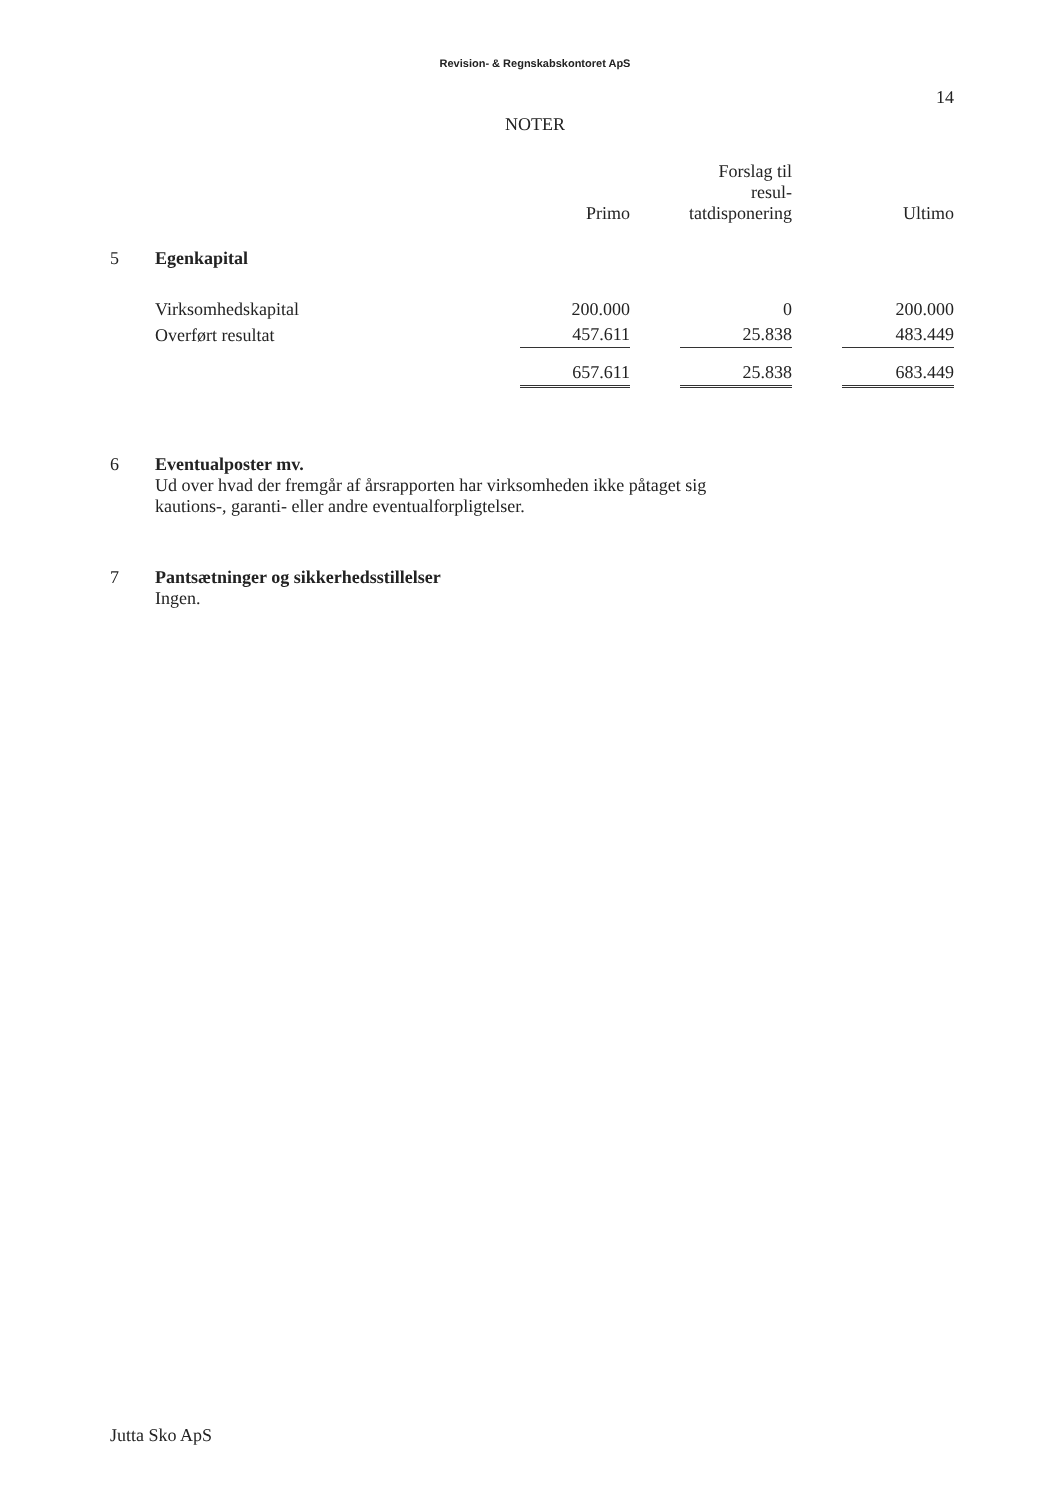Revision- & Regnskabskontoret ApS
14
NOTER
| | | Primo | | Forslag til resul- tatdisponering | | Ultimo |
| --- | --- | --- | --- | --- | --- | --- |
| 5 | Egenkapital | | | | | |
| | Virksomhedskapital | 200.000 | | 0 | | 200.000 |
| | Overført resultat | 457.611 | | 25.838 | | 483.449 |
| | | 657.611 | | 25.838 | | 683.449 |
6 Eventualposter mv.
Ud over hvad der fremgår af årsrapporten har virksomheden ikke påtaget sig
kautions-, garanti- eller andre eventualforpligtelser.
7 Pantsætninger og sikkerhedsstillelser
Ingen.
Jutta Sko ApS